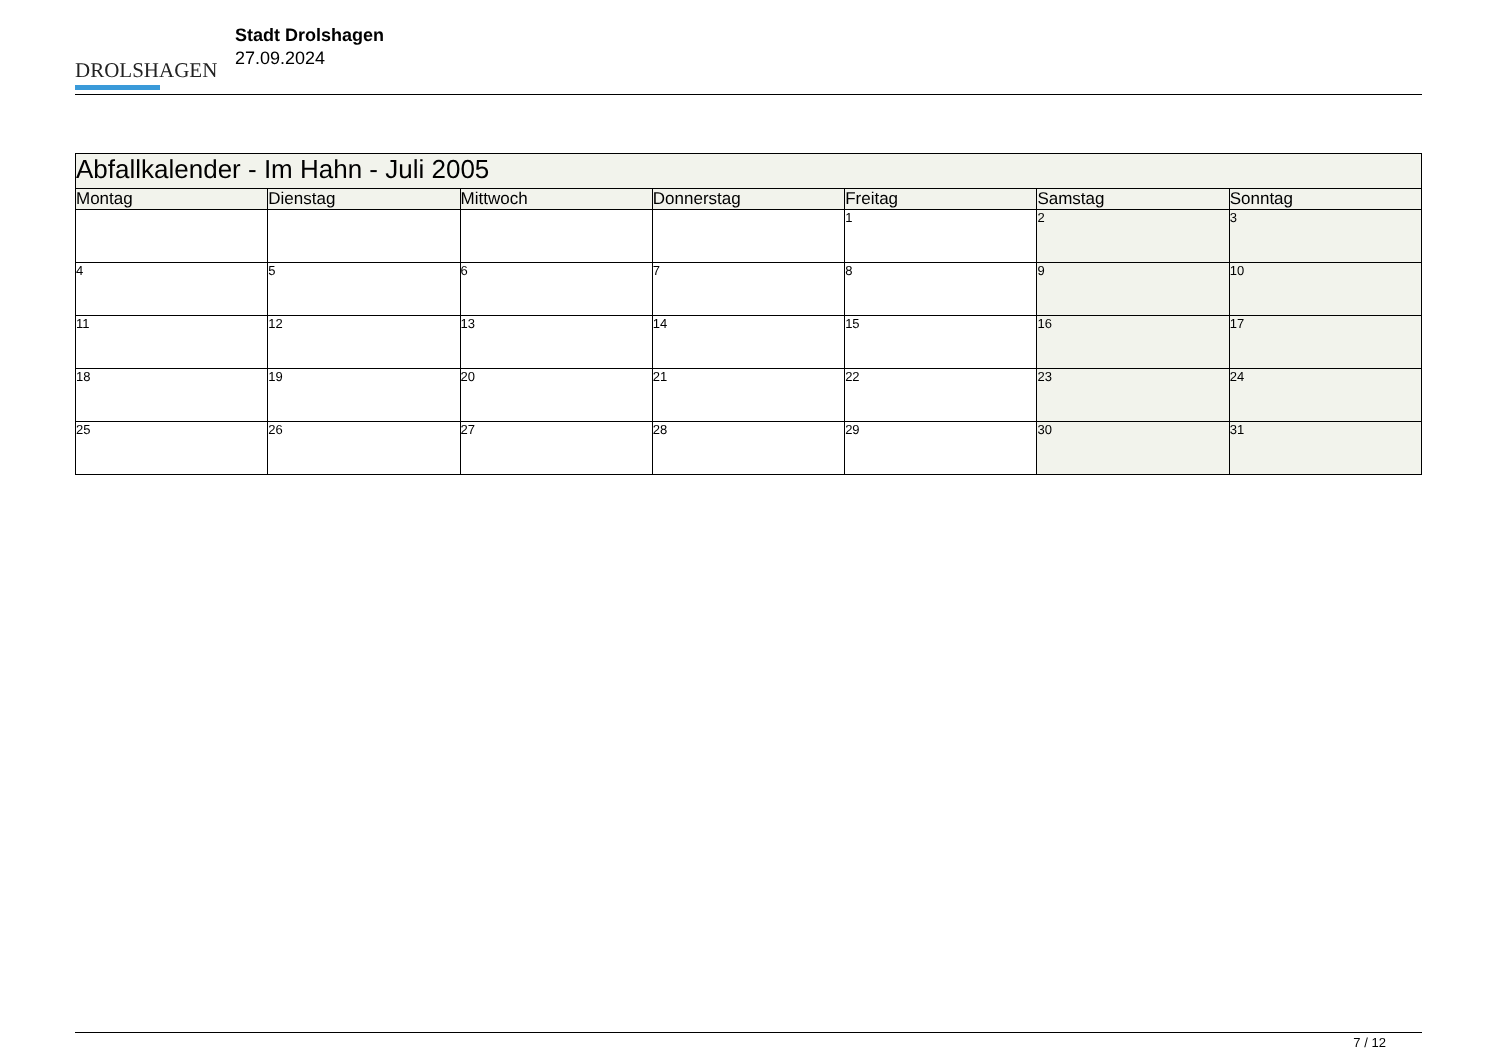DROLSHAGEN
Stadt Drolshagen
27.09.2024
| Abfallkalender - Im Hahn - Juli 2005 | | | | | | |
| Montag | Dienstag | Mittwoch | Donnerstag | Freitag | Samstag | Sonntag |
| | | | | 1 | 2 | 3 |
| 4 | 5 | 6 | 7 | 8 | 9 | 10 |
| 11 | 12 | 13 | 14 | 15 | 16 | 17 |
| 18 | 19 | 20 | 21 | 22 | 23 | 24 |
| 25 | 26 | 27 | 28 | 29 | 30 | 31 |
7 / 12